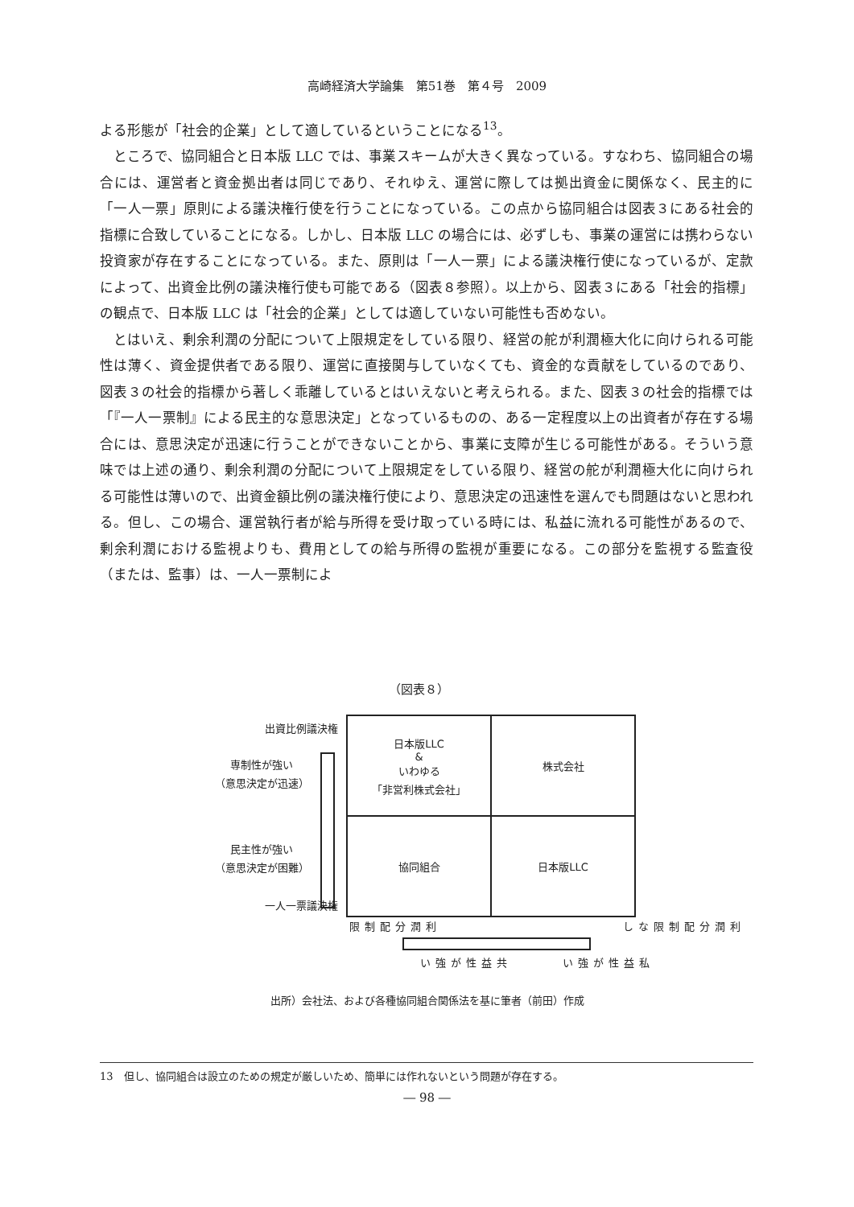高崎経済大学論集　第51巻　第４号　2009
よる形態が「社会的企業」として適しているということになる<sup>13</sup>。
ところで、協同組合と日本版 LLC では、事業スキームが大きく異なっている。すなわち、協同組合の場合には、運営者と資金拠出者は同じであり、それゆえ、運営に際しては拠出資金に関係なく、民主的に「一人一票」原則による議決権行使を行うことになっている。この点から協同組合は図表３にある社会的指標に合致していることになる。しかし、日本版 LLC の場合には、必ずしも、事業の運営には携わらない投資家が存在することになっている。また、原則は「一人一票」による議決権行使になっているが、定款によって、出資金比例の議決権行使も可能である（図表８参照）。以上から、図表３にある「社会的指標」の観点で、日本版 LLC は「社会的企業」としては適していない可能性も否めない。
とはいえ、剰余利潤の分配について上限規定をしている限り、経営の舵が利潤極大化に向けられる可能性は薄く、資金提供者である限り、運営に直接関与していなくても、資金的な貢献をしているのであり、図表３の社会的指標から著しく乖離しているとはいえないと考えられる。また、図表３の社会的指標では「『一人一票制』による民主的な意思決定」となっているものの、ある一定程度以上の出資者が存在する場合には、意思決定が迅速に行うことができないことから、事業に支障が生じる可能性がある。そういう意味では上述の通り、剰余利潤の分配について上限規定をしている限り、経営の舵が利潤極大化に向けられる可能性は薄いので、出資金額比例の議決権行使により、意思決定の迅速性を選んでも問題はないと思われる。但し、この場合、運営執行者が給与所得を受け取っている時には、私益に流れる可能性があるので、剰余利潤における監視よりも、費用としての給与所得の監視が重要になる。この部分を監視する監査役（または、監事）は、一人一票制によ
（図表８）
出資比例議決権
専制性が強い
（意思決定が迅速）
民主性が強い
（意思決定が困難）
一人一票議決権
日本版LLC
&
いわゆる
「非営利株式会社」
株式会社
協同組合
日本版LLC
利潤分配制限
共益性が強い
私益性が強い
利潤分配制限なし
出所）会社法、および各種協同組合関係法を基に筆者（前田）作成
13　但し、協同組合は設立のための規定が厳しいため、簡単には作れないという問題が存在する。
― 98 ―